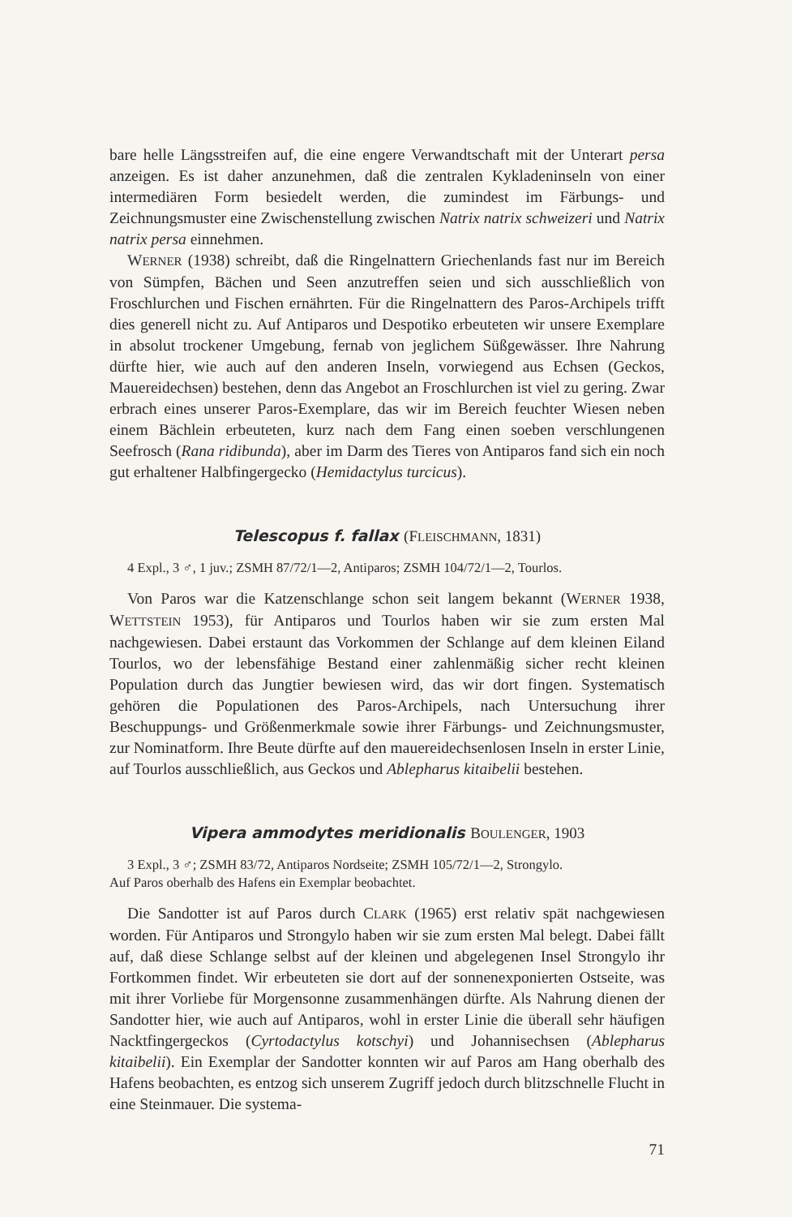bare helle Längsstreifen auf, die eine engere Verwandtschaft mit der Unterart persa anzeigen. Es ist daher anzunehmen, daß die zentralen Kykladeninseln von einer intermediären Form besiedelt werden, die zumindest im Färbungs- und Zeichnungsmuster eine Zwischenstellung zwischen Natrix natrix schweizeri und Natrix natrix persa einnehmen.
WERNER (1938) schreibt, daß die Ringelnattern Griechenlands fast nur im Bereich von Sümpfen, Bächen und Seen anzutreffen seien und sich ausschließlich von Froschlurchen und Fischen ernährten. Für die Ringelnattern des Paros-Archipels trifft dies generell nicht zu. Auf Antiparos und Despotiko erbeuteten wir unsere Exemplare in absolut trockener Umgebung, fernab von jeglichem Süßgewässer. Ihre Nahrung dürfte hier, wie auch auf den anderen Inseln, vorwiegend aus Echsen (Geckos, Mauereidechsen) bestehen, denn das Angebot an Froschlurchen ist viel zu gering. Zwar erbrach eines unserer Paros-Exemplare, das wir im Bereich feuchter Wiesen neben einem Bächlein erbeuteten, kurz nach dem Fang einen soeben verschlungenen Seefrosch (Rana ridibunda), aber im Darm des Tieres von Antiparos fand sich ein noch gut erhaltener Halbfingergecko (Hemidactylus turcicus).
Telescopus f. fallax (FLEISCHMANN, 1831)
4 Expl., 3 ♂, 1 juv.; ZSMH 87/72/1—2, Antiparos; ZSMH 104/72/1—2, Tourlos.
Von Paros war die Katzenschlange schon seit langem bekannt (WERNER 1938, WETTSTEIN 1953), für Antiparos und Tourlos haben wir sie zum ersten Mal nachgewiesen. Dabei erstaunt das Vorkommen der Schlange auf dem kleinen Eiland Tourlos, wo der lebensfähige Bestand einer zahlenmäßig sicher recht kleinen Population durch das Jungtier bewiesen wird, das wir dort fingen. Systematisch gehören die Populationen des Paros-Archipels, nach Untersuchung ihrer Beschuppungs- und Größenmerkmale sowie ihrer Färbungs- und Zeichnungsmuster, zur Nominatform. Ihre Beute dürfte auf den mauereidechsenlosen Inseln in erster Linie, auf Tourlos ausschließlich, aus Geckos und Ablepharus kitaibelii bestehen.
Vipera ammodytes meridionalis BOULENGER, 1903
3 Expl., 3 ♂; ZSMH 83/72, Antiparos Nordseite; ZSMH 105/72/1—2, Strongylo.
Auf Paros oberhalb des Hafens ein Exemplar beobachtet.
Die Sandotter ist auf Paros durch CLARK (1965) erst relativ spät nachgewiesen worden. Für Antiparos und Strongylo haben wir sie zum ersten Mal belegt. Dabei fällt auf, daß diese Schlange selbst auf der kleinen und abgelegenen Insel Strongylo ihr Fortkommen findet. Wir erbeuteten sie dort auf der sonnenexponierten Ostseite, was mit ihrer Vorliebe für Morgensonne zusammenhängen dürfte. Als Nahrung dienen der Sandotter hier, wie auch auf Antiparos, wohl in erster Linie die überall sehr häufigen Nacktfingergeckos (Cyrtodactylus kotschyi) und Johannisechsen (Ablepharus kitaibelii). Ein Exemplar der Sandotter konnten wir auf Paros am Hang oberhalb des Hafens beobachten, es entzog sich unserem Zugriff jedoch durch blitzschnelle Flucht in eine Steinmauer. Die systema-
71